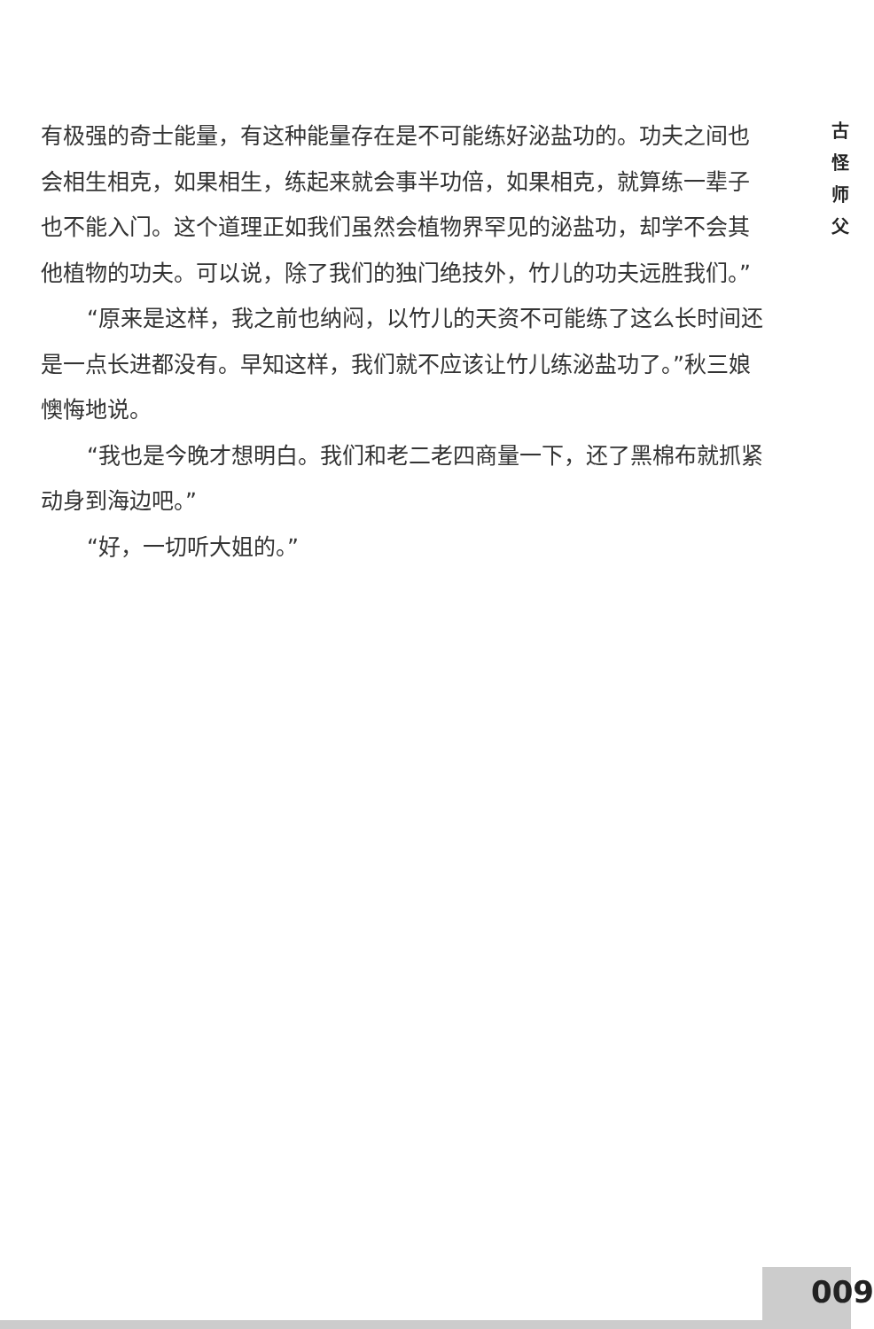有极强的奇士能量，有这种能量存在是不可能练好泌盐功的。功夫之间也会相生相克，如果相生，练起来就会事半功倍，如果相克，就算练一辈子也不能入门。这个道理正如我们虽然会植物界罕见的泌盐功，却学不会其他植物的功夫。可以说，除了我们的独门绝技外，竹儿的功夫远胜我们。”
“原来是这样，我之前也纳闷，以竹儿的天资不可能练了这么长时间还是一点长进都没有。早知这样，我们就不应该让竹儿练泌盐功了。”秋三娘懊悔地说。
“我也是今晚才想明白。我们和老二老四商量一下，还了黑棉布就抓紧动身到海边吧。”
“好，一切听大姐的。”
古
怪
师
父
009